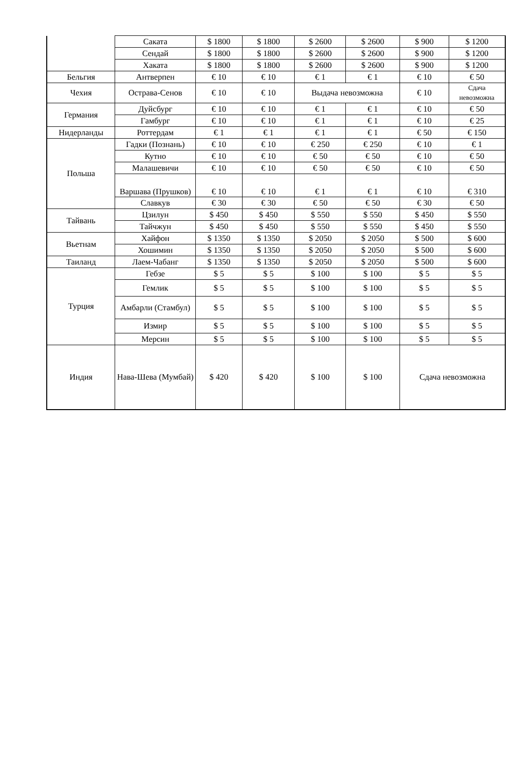| | Саката | $ 1800 | $ 1800 | $ 2600 | $ 2600 | $ 900 | $ 1200 |
| | Сендай | $ 1800 | $ 1800 | $ 2600 | $ 2600 | $ 900 | $ 1200 |
| | Хаката | $ 1800 | $ 1800 | $ 2600 | $ 2600 | $ 900 | $ 1200 |
| Бельгия | Антверпен | € 10 | € 10 | € 1 | € 1 | € 10 | € 50 |
| Чехия | Острава-Сенов | € 10 | € 10 | Выдача невозможна | | € 10 | Сдача невозможна |
| Германия | Дуйсбург | € 10 | € 10 | € 1 | € 1 | € 10 | € 50 |
| | Гамбург | € 10 | € 10 | € 1 | € 1 | € 10 | € 25 |
| Нидерланды | Роттердам | € 1 | € 1 | € 1 | € 1 | € 50 | € 150 |
| Польша | Гадки (Познань) | € 10 | € 10 | € 250 | € 250 | € 10 | € 1 |
| | Кутно | € 10 | € 10 | € 50 | € 50 | € 10 | € 50 |
| | Малашевичи | € 10 | € 10 | € 50 | € 50 | € 10 | € 50 |
| | Варшава (Прушков) | € 10 | € 10 | € 1 | € 1 | € 10 | € 310 |
| | Славкув | € 30 | € 30 | € 50 | € 50 | € 30 | € 50 |
| Тайвань | Цзилун | $ 450 | $ 450 | $ 550 | $ 550 | $ 450 | $ 550 |
| | Тайчжун | $ 450 | $ 450 | $ 550 | $ 550 | $ 450 | $ 550 |
| Вьетнам | Хайфон | $ 1350 | $ 1350 | $ 2050 | $ 2050 | $ 500 | $ 600 |
| | Хошимин | $ 1350 | $ 1350 | $ 2050 | $ 2050 | $ 500 | $ 600 |
| Таиланд | Лаем-Чабанг | $ 1350 | $ 1350 | $ 2050 | $ 2050 | $ 500 | $ 600 |
| Турция | Гебзе | $ 5 | $ 5 | $ 100 | $ 100 | $ 5 | $ 5 |
| | Гемлик | $ 5 | $ 5 | $ 100 | $ 100 | $ 5 | $ 5 |
| | Амбарли (Стамбул) | $ 5 | $ 5 | $ 100 | $ 100 | $ 5 | $ 5 |
| | Измир | $ 5 | $ 5 | $ 100 | $ 100 | $ 5 | $ 5 |
| | Мерсин | $ 5 | $ 5 | $ 100 | $ 100 | $ 5 | $ 5 |
| Индия | Нава-Шева (Мумбай) | $ 420 | $ 420 | $ 100 | $ 100 | Сдача невозможна | |